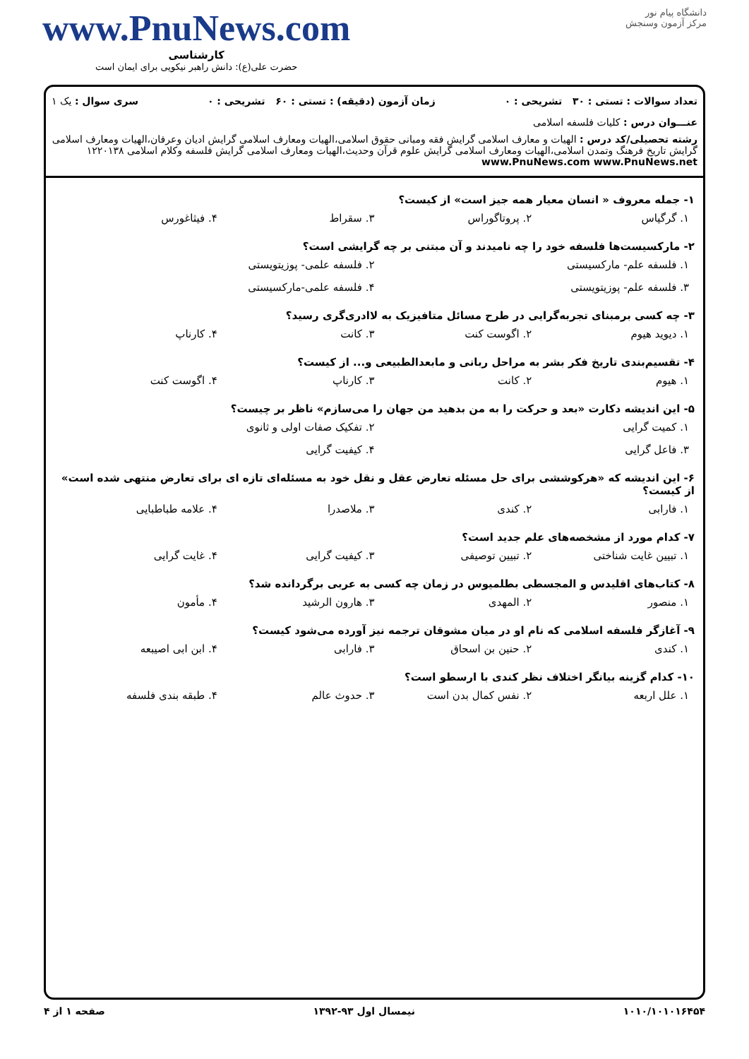دانشگاه پیام نور
مرکز آزمون وسنجش
www.PnuNews.com
کارشناسی
حضرت علی(ع): دانش راهبر نیکویی برای ایمان است
تعداد سوالات : تستی : ۳۰ تشریحی : ۰ زمان آزمون (دقیقه) : تستی : ۶۰ تشریحی : ۰ سری سوال : یک ۱
عنـــوان درس : کلیات فلسفه اسلامی
رشته تحصیلی/کد درس : الهیات و معارف اسلامی گرایش فقه ومبانی حقوق اسلامی،الهیات ومعارف اسلامی گرایش ادیان وعرفان،الهیات ومعارف اسلامی گرایش تاریخ فرهنگ وتمدن اسلامی،الهیات ومعارف اسلامی گرایش علوم قرآن وحدیث،الهیات ومعارف اسلامی گرایش فلسفه وکلام اسلامی ۱۲۲۰۱۳۸ www.PnuNews.com www.PnuNews.net
۱- جمله معروف « انسان معیار همه جیز است» از کیست؟
۱. گرگیاس ۲. پروتاگوراس ۳. سقراط ۴. فیثاغورس
۲- مارکسیست‌ها فلسفه خود را چه نامیدند و آن مبتنی بر چه گرایشی است؟
۱. فلسفه علم- مارکسیستی ۲. فلسفه علمی- پوزیتویستی ۳. فلسفه علم- پوزیتویستی ۴. فلسفه علمی-مارکسیستی
۳- چه کسی برمبنای تجربه‌گرایی در طرح مسائل متافیزیک به لاادری‌گری رسید؟
۱. دیوید هیوم ۲. اگوست کنت ۳. کانت ۴. کارناپ
۴- تقسیم‌بندی تاریخ فکر بشر به مراحل ربانی و مابعدالطبیعی و... از کیست؟
۱. هیوم ۲. کانت ۳. کارناپ ۴. اگوست کنت
۵- این اندیشه دکارت «بعد و حرکت را به من بدهید من جهان را می‌سازم» ناظر بر چیست؟
۱. کمیت گرایی ۲. تفکیک صفات اولی و ثانوی ۳. فاعل گرایی ۴. کیفیت گرایی
۶- این اندیشه که «هرکوششی برای حل مسئله تعارض عقل و نقل خود به مسئله‌ای تازه ای برای تعارض منتهی شده است» از کیست؟
۱. فارابی ۲. کندی ۳. ملاصدرا ۴. علامه طباطبایی
۷- کدام مورد از مشخصه‌های علم جدید است؟
۱. تبیین غایت شناختی ۲. تبیین توصیفی ۳. کیفیت گرایی ۴. غایت گرایی
۸- کتاب‌های اقلیدس و المجسطی بطلمیوس در زمان چه کسی به عربی برگردانده شد؟
۱. منصور ۲. المهدی ۳. هارون الرشید ۴. مأمون
۹- آغازگر فلسفه اسلامی که نام او در میان مشوقان ترجمه نیز آورده می‌شود کیست؟
۱. کندی ۲. حنین بن اسحاق ۳. فارابی ۴. ابن ابی اصیبعه
۱۰- کدام گزینه بیانگر اختلاف نظر کندی با ارسطو است؟
۱. علل اربعه ۲. نفس کمال بدن است ۳. حدوث عالم ۴. طبقه بندی فلسفه
۱۰۱۰/۱۰۱۰۱۶۴۵۴ نیمسال اول ۹۳-۱۳۹۲ صفحه ۱ از ۴